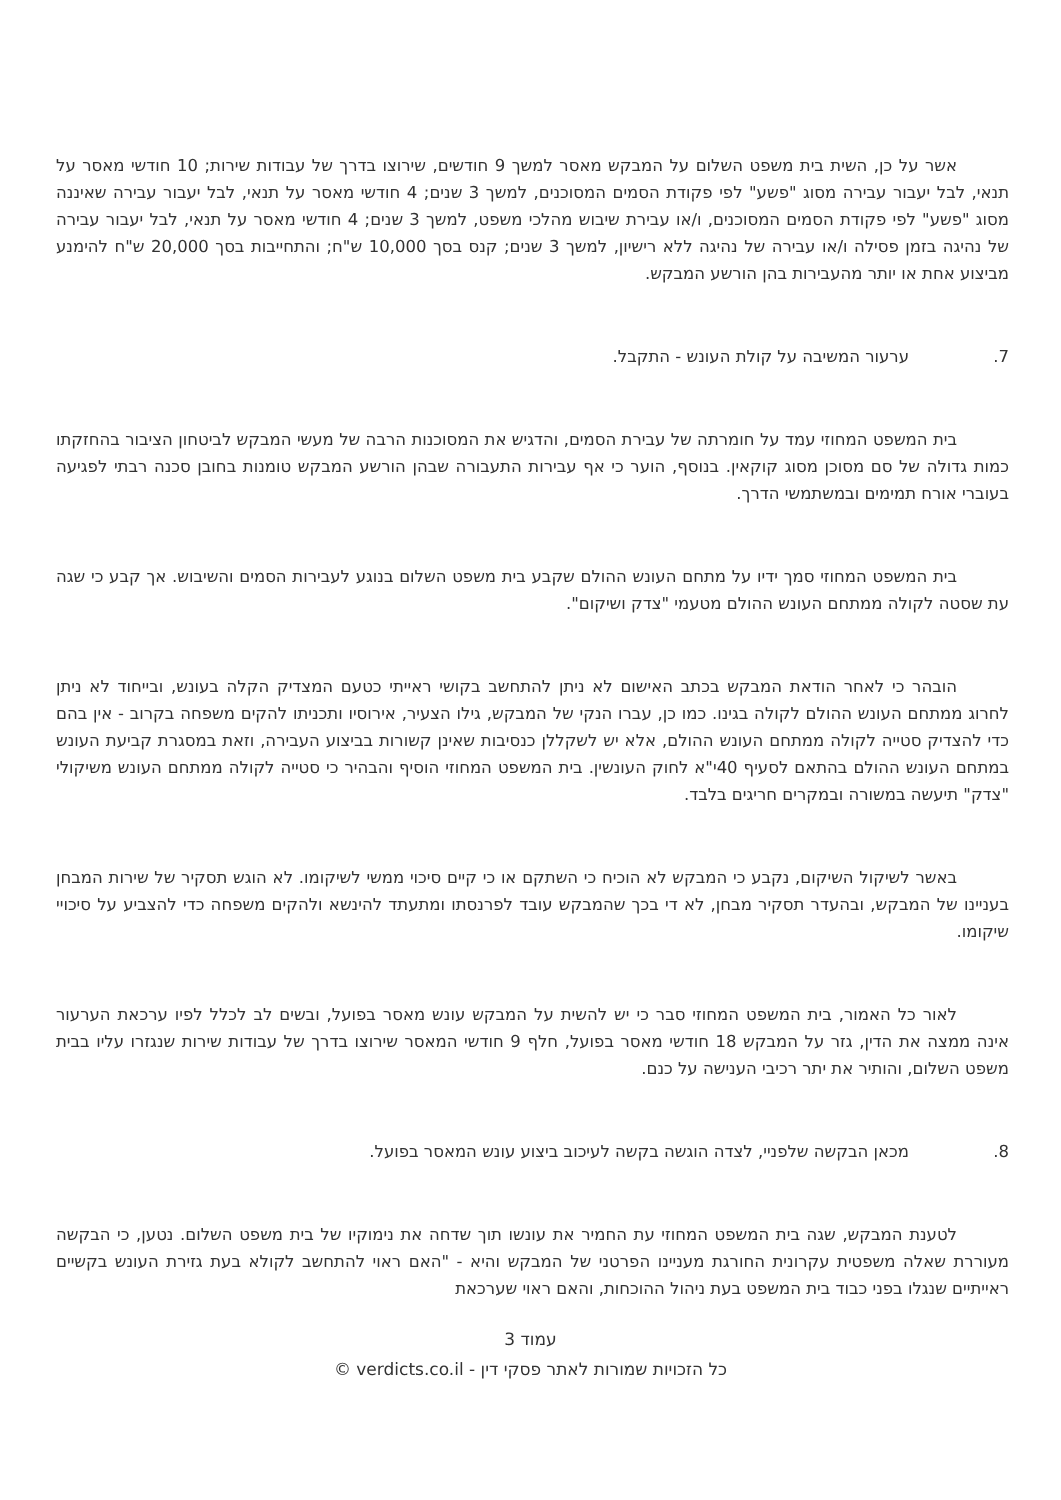אשר על כן, השית בית משפט השלום על המבקש מאסר למשך 9 חודשים, שירוצו בדרך של עבודות שירות; 10 חודשי מאסר על תנאי, לבל יעבור עבירה מסוג "פשע" לפי פקודת הסמים המסוכנים, למשך 3 שנים; 4 חודשי מאסר על תנאי, לבל יעבור עבירה שאיננה מסוג "פשע" לפי פקודת הסמים המסוכנים, ו/או עבירת שיבוש מהלכי משפט, למשך 3 שנים; 4 חודשי מאסר על תנאי, לבל יעבור עבירה של נהיגה בזמן פסילה ו/או עבירה של נהיגה ללא רישיון, למשך 3 שנים; קנס בסך 10,000 ש"ח; והתחייבות בסך 20,000 ש"ח להימנע מביצוע אחת או יותר מהעבירות בהן הורשע המבקש.
7. ערעור המשיבה על קולת העונש - התקבל.
בית המשפט המחוזי עמד על חומרתה של עבירת הסמים, והדגיש את המסוכנות הרבה של מעשי המבקש לביטחון הציבור בהחזקתו כמות גדולה של סם מסוכן מסוג קוקאין. בנוסף, הוער כי אף עבירות התעבורה שבהן הורשע המבקש טומנות בחובן סכנה רבתי לפגיעה בעוברי אורח תמימים ובמשתמשי הדרך.
בית המשפט המחוזי סמך ידיו על מתחם העונש ההולם שקבע בית משפט השלום בנוגע לעבירות הסמים והשיבוש. אך קבע כי שגה עת שסטה לקולה ממתחם העונש ההולם מטעמי "צדק ושיקום".
הובהר כי לאחר הודאת המבקש בכתב האישום לא ניתן להתחשב בקושי ראייתי כטעם המצדיק הקלה בעונש, ובייחוד לא ניתן לחרוג ממתחם העונש ההולם לקולה בגינו. כמו כן, עברו הנקי של המבקש, גילו הצעיר, אירוסיו ותכניתו להקים משפחה בקרוב - אין בהם כדי להצדיק סטייה לקולה ממתחם העונש ההולם, אלא יש לשקללן כנסיבות שאינן קשורות בביצוע העבירה, וזאת במסגרת קביעת העונש במתחם העונש ההולם בהתאם לסעיף 40י"א לחוק העונשין. בית המשפט המחוזי הוסיף והבהיר כי סטייה לקולה ממתחם העונש משיקולי "צדק" תיעשה במשורה ובמקרים חריגים בלבד.
באשר לשיקול השיקום, נקבע כי המבקש לא הוכיח כי השתקם או כי קיים סיכוי ממשי לשיקומו. לא הוגש תסקיר של שירות המבחן בעניינו של המבקש, ובהעדר תסקיר מבחן, לא די בכך שהמבקש עובד לפרנסתו ומתעתד להינשא ולהקים משפחה כדי להצביע על סיכויי שיקומו.
לאור כל האמור, בית המשפט המחוזי סבר כי יש להשית על המבקש עונש מאסר בפועל, ובשים לב לכלל לפיו ערכאת הערעור אינה ממצה את הדין, גזר על המבקש 18 חודשי מאסר בפועל, חלף 9 חודשי המאסר שירוצו בדרך של עבודות שירות שנגזרו עליו בבית משפט השלום, והותיר את יתר רכיבי הענישה על כנם.
8. מכאן הבקשה שלפניי, לצדה הוגשה בקשה לעיכוב ביצוע עונש המאסר בפועל.
לטענת המבקש, שגה בית המשפט המחוזי עת החמיר את עונשו תוך שדחה את נימוקיו של בית משפט השלום. נטען, כי הבקשה מעוררת שאלה משפטית עקרונית החורגת מעניינו הפרטני של המבקש והיא - "האם ראוי להתחשב לקולא בעת גזירת העונש בקשיים ראייתיים שנגלו בפני כבוד בית המשפט בעת ניהול ההוכחות, והאם ראוי שערכאת
עמוד 3
כל הזכויות שמורות לאתר פסקי דין - verdicts.co.il ©